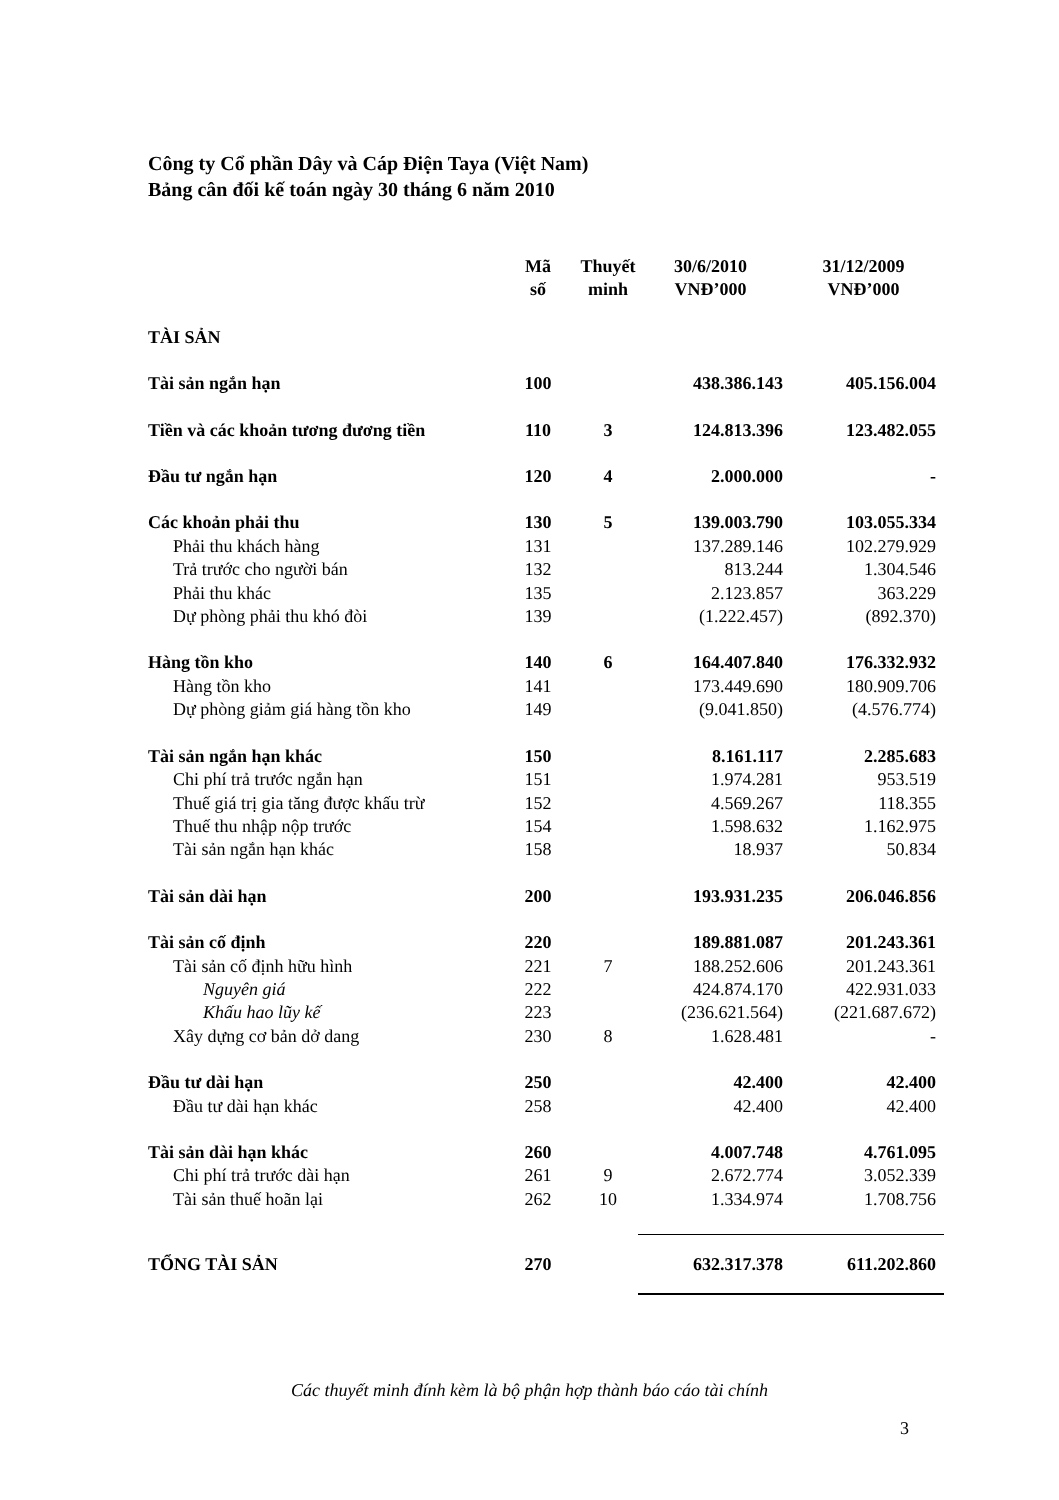Công ty Cổ phần Dây và Cáp Điện Taya (Việt Nam)
Bảng cân đối kế toán ngày 30 tháng 6 năm 2010
| | Mã số | Thuyết minh | 30/6/2010 VNĐ’000 | 31/12/2009 VNĐ’000 |
| --- | --- | --- | --- | --- |
| TÀI SẢN | | | | |
| Tài sản ngắn hạn | 100 | | 438.386.143 | 405.156.004 |
| Tiền và các khoản tương đương tiền | 110 | 3 | 124.813.396 | 123.482.055 |
| Đầu tư ngắn hạn | 120 | 4 | 2.000.000 | - |
| Các khoản phải thu | 130 | 5 | 139.003.790 | 103.055.334 |
| Phải thu khách hàng | 131 | | 137.289.146 | 102.279.929 |
| Trả trước cho người bán | 132 | | 813.244 | 1.304.546 |
| Phải thu khác | 135 | | 2.123.857 | 363.229 |
| Dự phòng phải thu khó đòi | 139 | | (1.222.457) | (892.370) |
| Hàng tồn kho | 140 | 6 | 164.407.840 | 176.332.932 |
| Hàng tồn kho | 141 | | 173.449.690 | 180.909.706 |
| Dự phòng giảm giá hàng tồn kho | 149 | | (9.041.850) | (4.576.774) |
| Tài sản ngắn hạn khác | 150 | | 8.161.117 | 2.285.683 |
| Chi phí trả trước ngắn hạn | 151 | | 1.974.281 | 953.519 |
| Thuế giá trị gia tăng được khấu trừ | 152 | | 4.569.267 | 118.355 |
| Thuế thu nhập nộp trước | 154 | | 1.598.632 | 1.162.975 |
| Tài sản ngắn hạn khác | 158 | | 18.937 | 50.834 |
| Tài sản dài hạn | 200 | | 193.931.235 | 206.046.856 |
| Tài sản cố định | 220 | | 189.881.087 | 201.243.361 |
| Tài sản cố định hữu hình | 221 | 7 | 188.252.606 | 201.243.361 |
| Nguyên giá | 222 | | 424.874.170 | 422.931.033 |
| Khấu hao lũy kế | 223 | | (236.621.564) | (221.687.672) |
| Xây dựng cơ bản dở dang | 230 | 8 | 1.628.481 | - |
| Đầu tư dài hạn | 250 | | 42.400 | 42.400 |
| Đầu tư dài hạn khác | 258 | | 42.400 | 42.400 |
| Tài sản dài hạn khác | 260 | | 4.007.748 | 4.761.095 |
| Chi phí trả trước dài hạn | 261 | 9 | 2.672.774 | 3.052.339 |
| Tài sản thuế hoãn lại | 262 | 10 | 1.334.974 | 1.708.756 |
| TỔNG TÀI SẢN | 270 | | 632.317.378 | 611.202.860 |
Các thuyết minh đính kèm là bộ phận hợp thành báo cáo tài chính
3